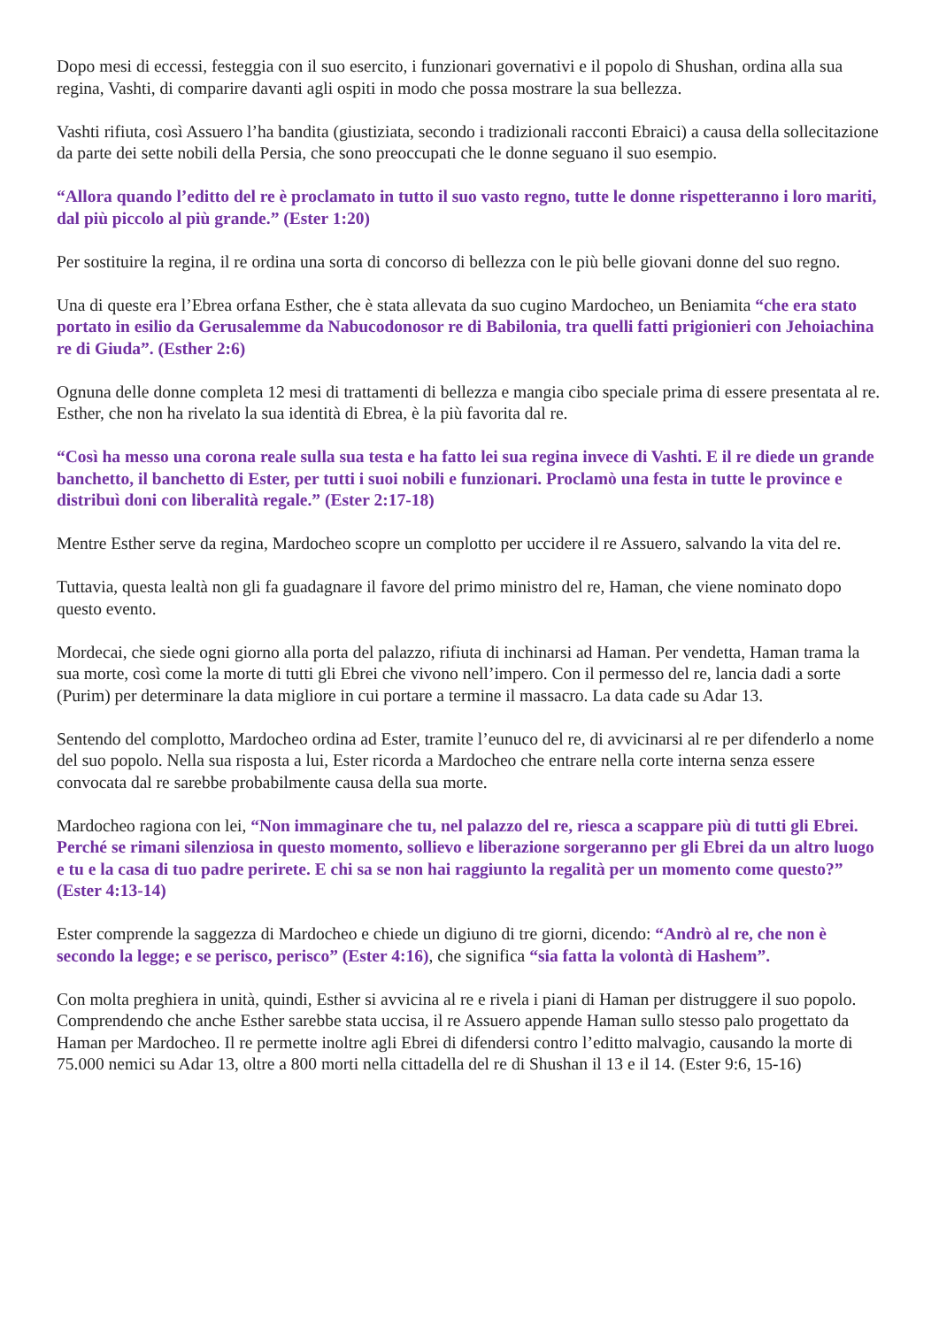Dopo mesi di eccessi, festeggia con il suo esercito, i funzionari governativi e il popolo di Shushan, ordina alla sua regina, Vashti, di comparire davanti agli ospiti in modo che possa mostrare la sua bellezza.
Vashti rifiuta, così Assuero l’ha bandita (giustiziata, secondo i tradizionali racconti Ebraici) a causa della sollecitazione da parte dei sette nobili della Persia, che sono preoccupati che le donne seguano il suo esempio.
“Allora quando l’editto del re è proclamato in tutto il suo vasto regno, tutte le donne rispetteranno i loro mariti, dal più piccolo al più grande.” (Ester 1:20)
Per sostituire la regina, il re ordina una sorta di concorso di bellezza con le più belle giovani donne del suo regno.
Una di queste era l’Ebrea orfana Esther, che è stata allevata da suo cugino Mardocheo, un Beniamita “che era stato portato in esilio da Gerusalemme da Nabucodonosor re di Babilonia, tra quelli fatti prigionieri con Jehoiachina re di Giuda”. (Esther 2:6)
Ognuna delle donne completa 12 mesi di trattamenti di bellezza e mangia cibo speciale prima di essere presentata al re. Esther, che non ha rivelato la sua identità di Ebrea, è la più favorita dal re.
“Così ha messo una corona reale sulla sua testa e ha fatto lei sua regina invece di Vashti. E il re diede un grande banchetto, il banchetto di Ester, per tutti i suoi nobili e funzionari. Proclamò una festa in tutte le province e distribuì doni con liberalità regale.” (Ester 2:17-18)
Mentre Esther serve da regina, Mardocheo scopre un complotto per uccidere il re Assuero, salvando la vita del re.
Tuttavia, questa lealtà non gli fa guadagnare il favore del primo ministro del re, Haman, che viene nominato dopo questo evento.
Mordecai, che siede ogni giorno alla porta del palazzo, rifiuta di inchinarsi ad Haman. Per vendetta, Haman trama la sua morte, così come la morte di tutti gli Ebrei che vivono nell’impero. Con il permesso del re, lancia dadi a sorte (Purim) per determinare la data migliore in cui portare a termine il massacro. La data cade su Adar 13.
Sentendo del complotto, Mardocheo ordina ad Ester, tramite l’eunuco del re, di avvicinarsi al re per difenderlo a nome del suo popolo. Nella sua risposta a lui, Ester ricorda a Mardocheo che entrare nella corte interna senza essere convocata dal re sarebbe probabilmente causa della sua morte.
Mardocheo ragiona con lei, “Non immaginare che tu, nel palazzo del re, riesca a scappare più di tutti gli Ebrei. Perché se rimani silenziosa in questo momento, sollievo e liberazione sorgeranno per gli Ebrei da un altro luogo e tu e la casa di tuo padre perirete. E chi sa se non hai raggiunto la regalità per un momento come questo?” (Ester 4:13-14)
Ester comprende la saggezza di Mardocheo e chiede un digiuno di tre giorni, dicendo: “Andrò al re, che non è secondo la legge; e se perisco, perisco” (Ester 4:16), che significa “sia fatta la volontà di Hashem”.
Con molta preghiera in unità, quindi, Esther si avvicina al re e rivela i piani di Haman per distruggere il suo popolo. Comprendendo che anche Esther sarebbe stata uccisa, il re Assuero appende Haman sullo stesso palo progettato da Haman per Mardocheo. Il re permette inoltre agli Ebrei di difendersi contro l’editto malvagio, causando la morte di 75.000 nemici su Adar 13, oltre a 800 morti nella cittadella del re di Shushan il 13 e il 14. (Ester 9:6, 15-16)